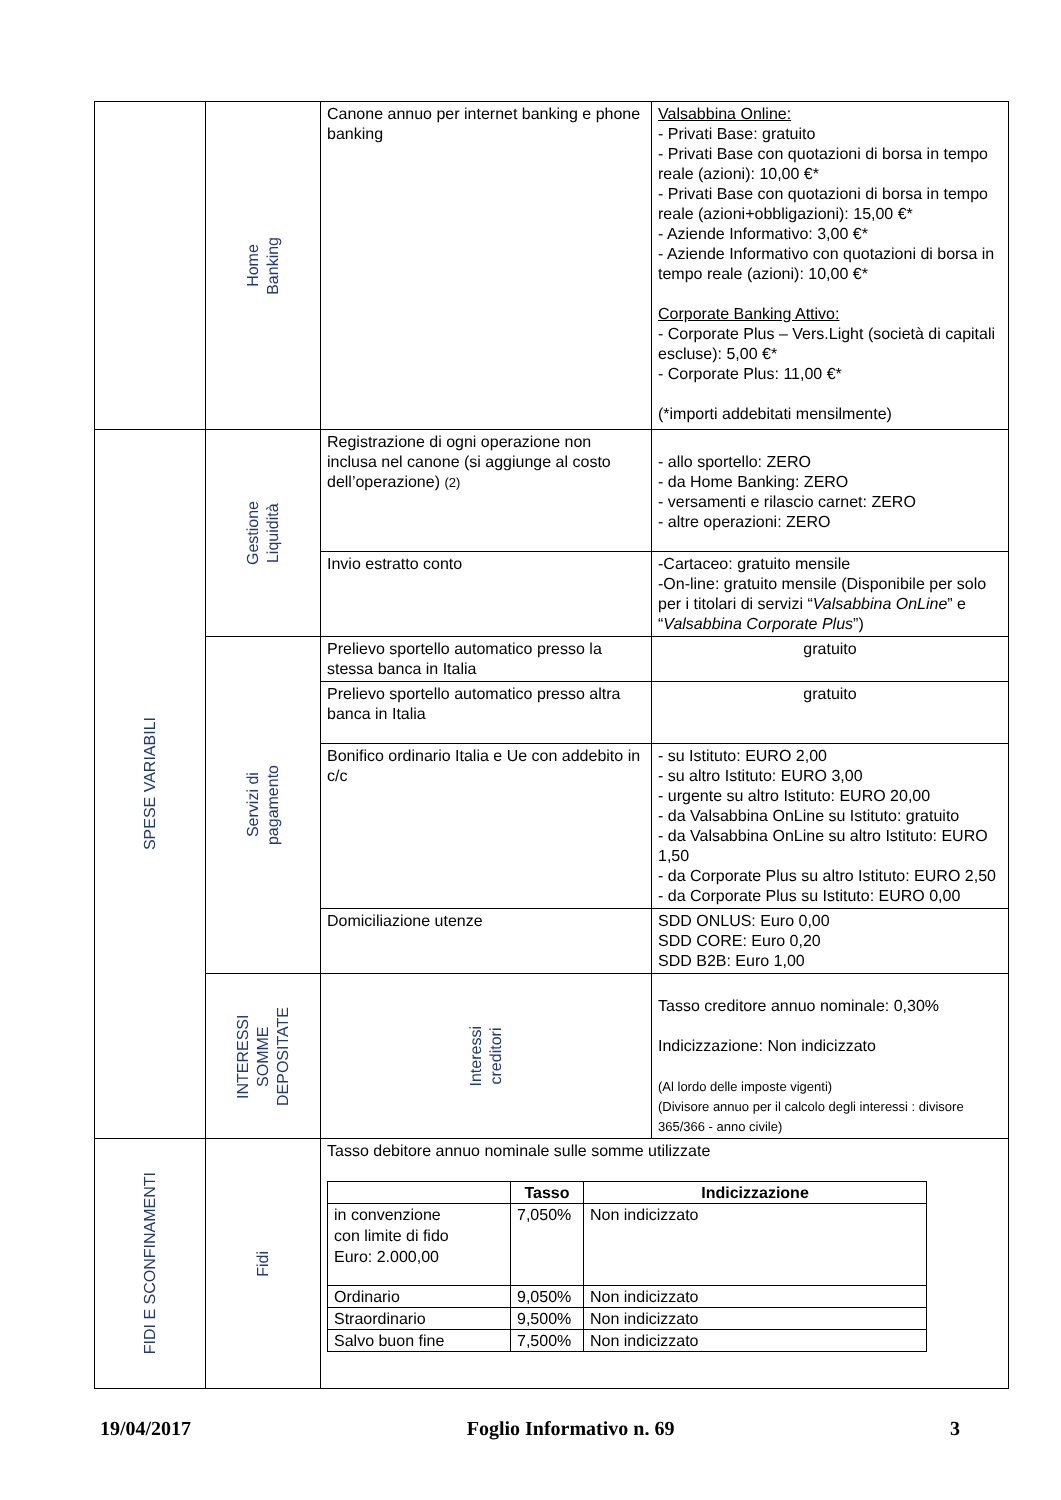| | Home Banking | Canone annuo per internet banking e phone banking | Valsabbina Online: - Privati Base: gratuito - Privati Base con quotazioni di borsa in tempo reale (azioni): 10,00 €* - Privati Base con quotazioni di borsa in tempo reale (azioni+obbligazioni): 15,00 €* - Aziende Informativo: 3,00 €* - Aziende Informativo con quotazioni di borsa in tempo reale (azioni): 10,00 €* Corporate Banking Attivo: - Corporate Plus – Vers.Light (società di capitali escluse): 5,00 €* - Corporate Plus: 11,00 €* (*importi addebitati mensilmente) |
| SPESE VARIABILI | Gestione Liquidità | Registrazione di ogni operazione non inclusa nel canone (si aggiunge al costo dell’operazione) (2) | - allo sportello: ZERO - da Home Banking: ZERO - versamenti e rilascio carnet: ZERO - altre operazioni: ZERO |
| | | Invio estratto conto | -Cartaceo: gratuito mensile -On-line: gratuito mensile (Disponibile per solo per i titolari di servizi “ Valsabbina OnLine ” e “ Valsabbina Corporate Plus ”) |
| | Servizi di pagamento | Prelievo sportello automatico presso la stessa banca in Italia | gratuito |
| | | Prelievo sportello automatico presso altra banca in Italia | gratuito |
| | | Bonifico ordinario Italia e Ue con addebito in c/c | - su Istituto: EURO 2,00 - su altro Istituto: EURO 3,00 - urgente su altro Istituto: EURO 20,00 - da Valsabbina OnLine su Istituto: gratuito - da Valsabbina OnLine su altro Istituto: EURO 1,50 - da Corporate Plus su altro Istituto: EURO 2,50 - da Corporate Plus su Istituto: EURO 0,00 |
| | | Domiciliazione utenze | SDD ONLUS: Euro 0,00 SDD CORE: Euro 0,20 SDD B2B: Euro 1,00 |
| | INTERESSI SOMME DEPOSITATE | Interessi creditori | Tasso creditore annuo nominale: 0,30% Indicizzazione: Non indicizzato (Al lordo delle imposte vigenti) (Divisore annuo per il calcolo degli interessi : divisore 365/366 - anno civile) |
| FIDI E SCONFINAMENTI | Fidi | Tasso debitore annuo nominale sulle somme utilizzate / / Tasso / Indicizzazione / / --- / --- / --- / / in convenzione con limite di fido Euro: 2.000,00 / 7,050% / Non indicizzato / / Ordinario / 9,050% / Non indicizzato / / Straordinario / 9,500% / Non indicizzato / / Salvo buon fine / 7,500% / Non indicizzato / | |
19/04/2017 Foglio Informativo n. 69 3